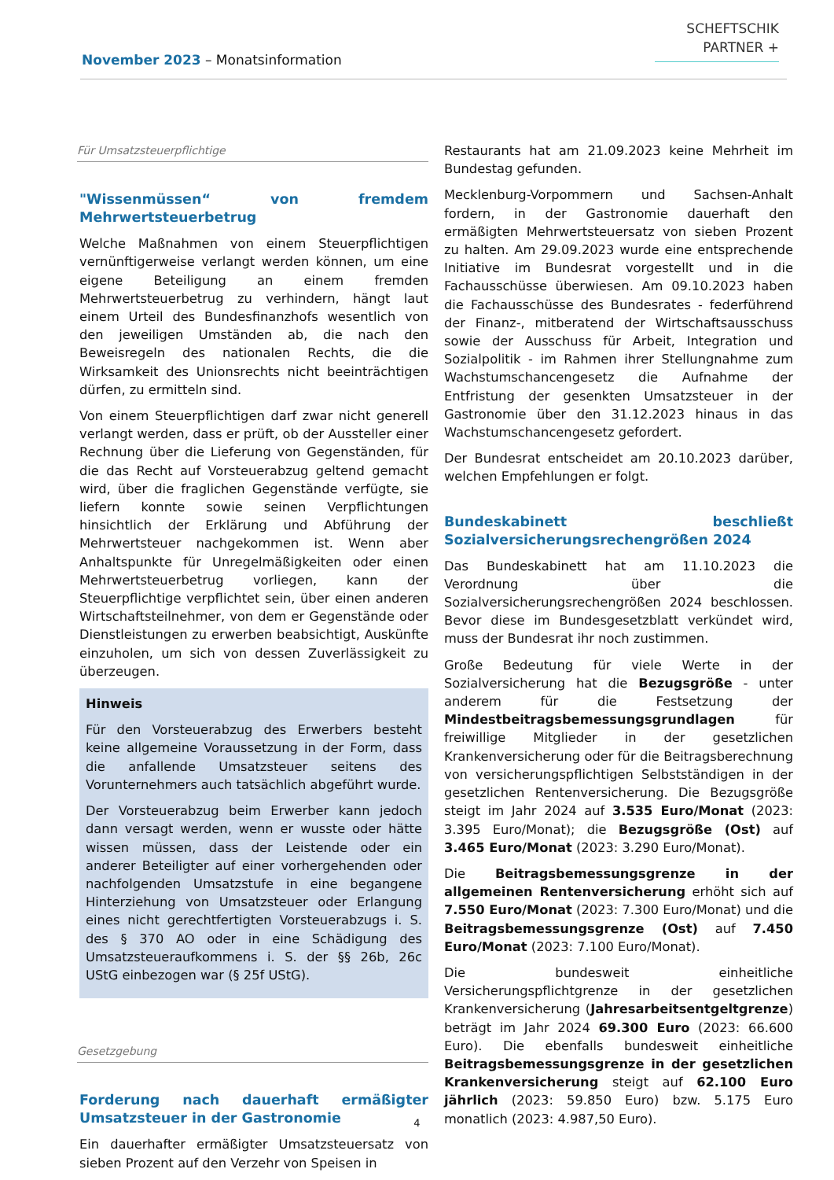SCHEFTSCHIK
PARTNER +
November 2023 – Monatsinformation
Für Umsatzsteuerpflichtige
"Wissenmüssen“ von fremdem Mehrwertsteuerbetrug
Welche Maßnahmen von einem Steuerpflichtigen vernünftigerweise verlangt werden können, um eine eigene Beteiligung an einem fremden Mehrwertsteuerbetrug zu verhindern, hängt laut einem Urteil des Bundesfinanzhofs wesentlich von den jeweiligen Umständen ab, die nach den Beweisregeln des nationalen Rechts, die die Wirksamkeit des Unionsrechts nicht beeinträchtigen dürfen, zu ermitteln sind.
Von einem Steuerpflichtigen darf zwar nicht generell verlangt werden, dass er prüft, ob der Aussteller einer Rechnung über die Lieferung von Gegenständen, für die das Recht auf Vorsteuerabzug geltend gemacht wird, über die fraglichen Gegenstände verfügte, sie liefern konnte sowie seinen Verpflichtungen hinsichtlich der Erklärung und Abführung der Mehrwertsteuer nachgekommen ist. Wenn aber Anhaltspunkte für Unregelmäßigkeiten oder einen Mehrwertsteuerbetrug vorliegen, kann der Steuerpflichtige verpflichtet sein, über einen anderen Wirtschaftsteilnehmer, von dem er Gegenstände oder Dienstleistungen zu erwerben beabsichtigt, Auskünfte einzuholen, um sich von dessen Zuverlässigkeit zu überzeugen.
Hinweis
Für den Vorsteuerabzug des Erwerbers besteht keine allgemeine Voraussetzung in der Form, dass die anfallende Umsatzsteuer seitens des Vorunternehmers auch tatsächlich abgeführt wurde.
Der Vorsteuerabzug beim Erwerber kann jedoch dann versagt werden, wenn er wusste oder hätte wissen müssen, dass der Leistende oder ein anderer Beteiligter auf einer vorhergehenden oder nachfolgenden Umsatzstufe in eine begangene Hinterziehung von Umsatzsteuer oder Erlangung eines nicht gerechtfertigten Vorsteuerabzugs i. S. des § 370 AO oder in eine Schädigung des Umsatzsteueraufkommens i. S. der §§ 26b, 26c UStG einbezogen war (§ 25f UStG).
Gesetzgebung
Forderung nach dauerhaft ermäßigter Umsatzsteuer in der Gastronomie
Ein dauerhafter ermäßigter Umsatzsteuersatz von sieben Prozent auf den Verzehr von Speisen in
Restaurants hat am 21.09.2023 keine Mehrheit im Bundestag gefunden.
Mecklenburg-Vorpommern und Sachsen-Anhalt fordern, in der Gastronomie dauerhaft den ermäßigten Mehrwertsteuersatz von sieben Prozent zu halten. Am 29.09.2023 wurde eine entsprechende Initiative im Bundesrat vorgestellt und in die Fachausschüsse überwiesen. Am 09.10.2023 haben die Fachausschüsse des Bundesrates - federführend der Finanz-, mitberatend der Wirtschaftsausschuss sowie der Ausschuss für Arbeit, Integration und Sozialpolitik - im Rahmen ihrer Stellungnahme zum Wachstumschancengesetz die Aufnahme der Entfristung der gesenkten Umsatzsteuer in der Gastronomie über den 31.12.2023 hinaus in das Wachstumschancengesetz gefordert.
Der Bundesrat entscheidet am 20.10.2023 darüber, welchen Empfehlungen er folgt.
Bundeskabinett beschließt Sozialversicherungsrechengrößen 2024
Das Bundeskabinett hat am 11.10.2023 die Verordnung über die Sozialversicherungsrechengrößen 2024 beschlossen. Bevor diese im Bundesgesetzblatt verkündet wird, muss der Bundesrat ihr noch zustimmen.
Große Bedeutung für viele Werte in der Sozialversicherung hat die Bezugsgröße - unter anderem für die Festsetzung der Mindestbeitragsbemessungsgrundlagen für freiwillige Mitglieder in der gesetzlichen Krankenversicherung oder für die Beitragsberechnung von versicherungspflichtigen Selbstständigen in der gesetzlichen Rentenversicherung. Die Bezugsgröße steigt im Jahr 2024 auf 3.535 Euro/Monat (2023: 3.395 Euro/Monat); die Bezugsgröße (Ost) auf 3.465 Euro/Monat (2023: 3.290 Euro/Monat).
Die Beitragsbemessungsgrenze in der allgemeinen Rentenversicherung erhöht sich auf 7.550 Euro/Monat (2023: 7.300 Euro/Monat) und die Beitragsbemessungsgrenze (Ost) auf 7.450 Euro/Monat (2023: 7.100 Euro/Monat).
Die bundesweit einheitliche Versicherungspflichtgrenze in der gesetzlichen Krankenversicherung (Jahresarbeitsentgeltgrenze) beträgt im Jahr 2024 69.300 Euro (2023: 66.600 Euro). Die ebenfalls bundesweit einheitliche Beitragsbemessungsgrenze in der gesetzlichen Krankenversicherung steigt auf 62.100 Euro jährlich (2023: 59.850 Euro) bzw. 5.175 Euro monatlich (2023: 4.987,50 Euro).
4